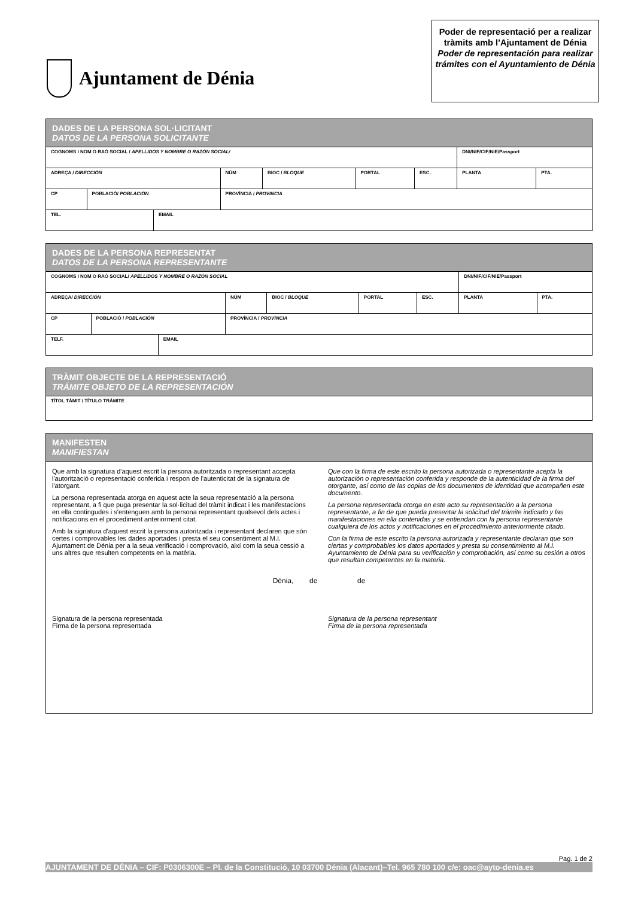Ajuntament de Dénia
Poder de representació per a realizar tràmits amb l’Ajuntament de Dénia
Poder de representación para realizar trámites con el Ayuntamiento de Dénia
| DADES DE LA PERSONA SOL·LICITANT DATOS DE LA PERSONA SOLICITANTE | | | | | | | | |
| COGNOMS I NOM O RAÓ SOCIAL / APELLIDOS Y NOMBRE O RAZÓN SOCIAL/ | | | | | | | DNI/NIF/CIF/NIE/Passport | |
| ADREÇA / DIRECCIÓN | | | NÚM | BIOC / BLOQUE | PORTAL | ESC. | PLANTA | PTA. |
| CP | POBLACIÓ/ POBLACIÓN | | PROVÍNCIA / PROVINCIA | | | | | |
| TEL. | | EMAIL | | | | | | |
| DADES DE LA PERSONA REPRESENTAT DATOS DE LA PERSONA REPRESENTANTE | | | | | | | | |
| COGNOMS I NOM O RAÓ SOCIAL/ APELLIDOS Y NOMBRE O RAZÓN SOCIAL | | | | | | | DNI/NIF/CIF/NIE/Passport | |
| ADREÇA/ DIRECCIÓN | | | NÚM | BIOC / BLOQUE | PORTAL | ESC. | PLANTA | PTA. |
| CP | POBLACIÓ / POBLACIÓN | | PROVÍNCIA / PROVINCIA | | | | | |
| TELF. | | EMAIL | | | | | | |
| TRÀMIT OBJECTE DE LA REPRESENTACIÓ TRÁMITE OBJETO DE LA REPRESENTACIÓN |
| TÍTOL TÀMIT / TÍTULO TRÁMITE |
| MANIFESTEN MANIFIESTAN |
| Que amb la signatura d'aquest escrit la persona autoritzada o representant accepta l'autorització o representació conferida i respon de l'autenticitat de la signatura de l'atorgant. La persona representada atorga en aquest acte la seua representació a la persona representant, a fi que puga presentar la sol·licitud del tràmit indicat i les manifestacions en ella contingudes i s'entenguen amb la persona representant qualsevol dels actes i notificacions en el procediment anteriorment citat. Amb la signatura d'aquest escrit la persona autoritzada i representant declaren que són certes i comprovables les dades aportades i presta el seu consentiment al M.I. Ajuntament de Dénia per a la seua verificació i comprovació, així com la seua cessió a uns altres que resulten competents en la matèria. Que con la firma de este escrito la persona autorizada o representante acepta la autorización o representación conferida y responde de la autenticidad de la firma del otorgante, así como de las copias de los documentos de identidad que acompañen este documento. La persona representada otorga en este acto su representación a la persona representante, a fin de que pueda presentar la solicitud del trámite indicado y las manifestaciones en ella contenidas y se entiendan con la persona representante cualquiera de los actos y notificaciones en el procedimiento anteriormente citado. Con la firma de este escrito la persona autorizada y representante declaran que son ciertas y comprobables los datos aportados y presta su consentimiento al M.I. Ayuntamiento de Dénia para su verificación y comprobación, así como su cesión a otros que resultan competentes en la materia. Dénia, de de Signatura de la persona representada Firma de la persona representada Signatura de la persona representant Firma de la persona representada |
Pag. 1 de 2
AJUNTAMENT DE DÉNIA – CIF: P0306300E – Pl. de la Constitució, 10 03700 Dénia (Alacant)–Tel. 965 780 100 c/e: oac@ayto-denia.es